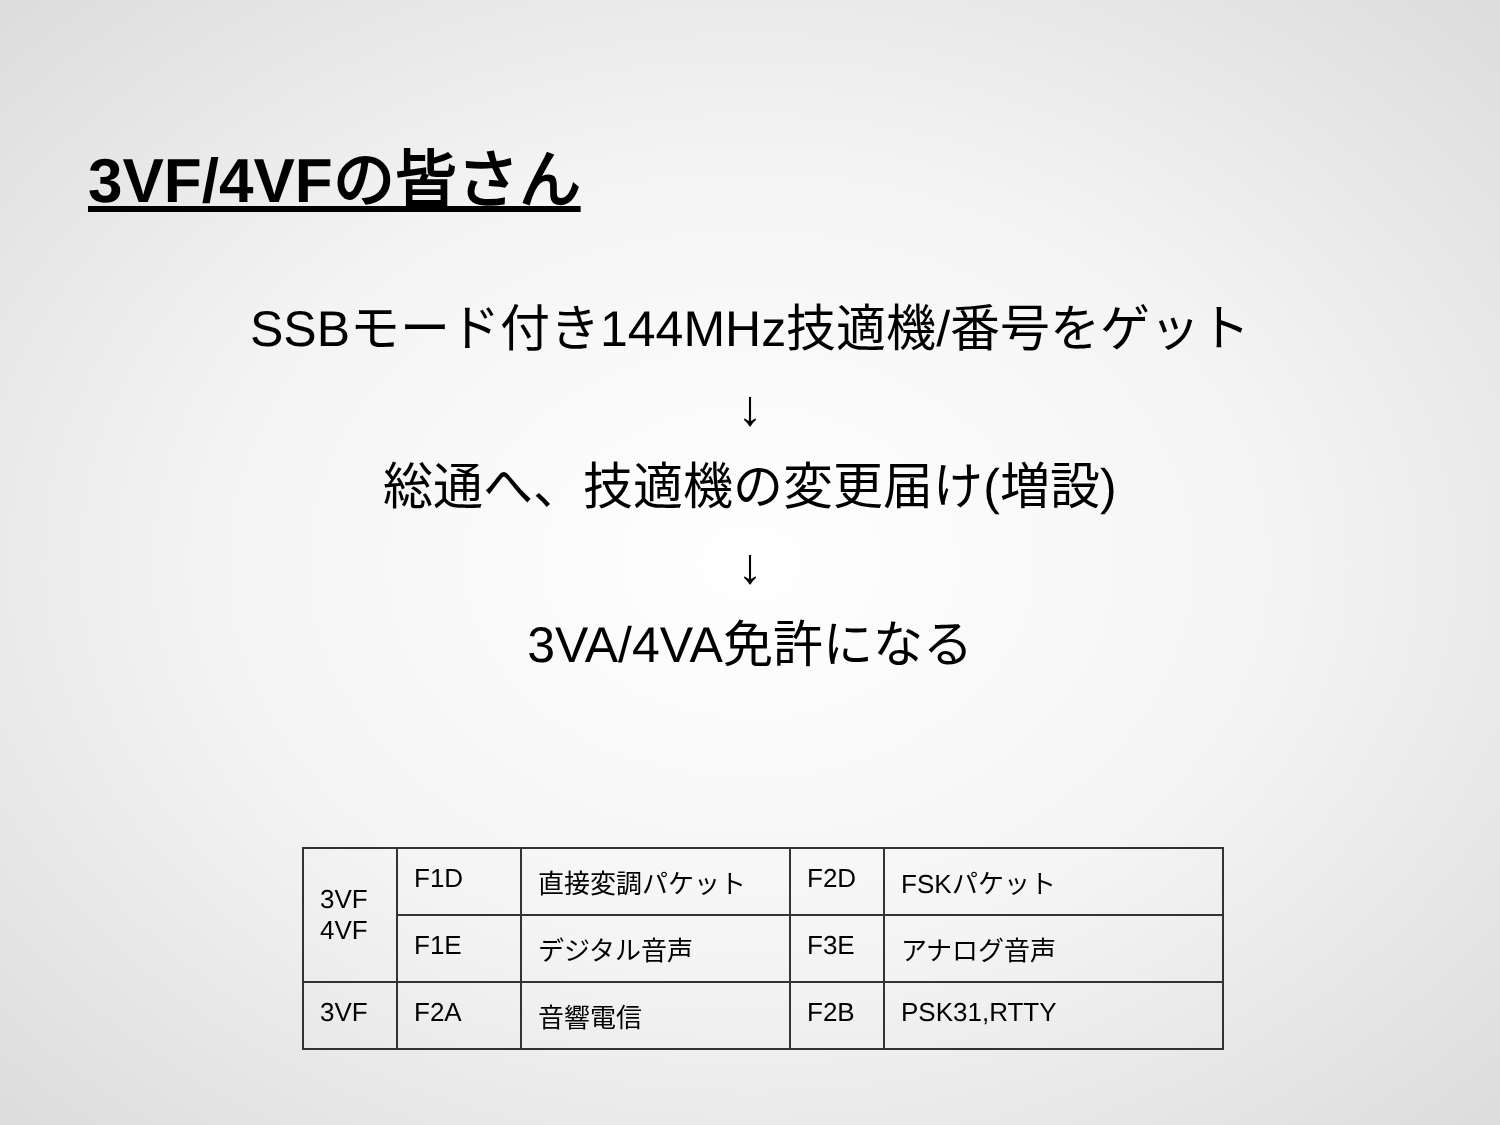3VF/4VFの皆さん
SSBモード付き144MHz技適機/番号をゲット
↓
総通へ、技適機の変更届け(増設)
↓
3VA/4VA免許になる
| 3VF 4VF | F1D | 直接変調パケット | F2D | FSKパケット |
| | F1E | デジタル音声 | F3E | アナログ音声 |
| 3VF | F2A | 音響電信 | F2B | PSK31,RTTY |